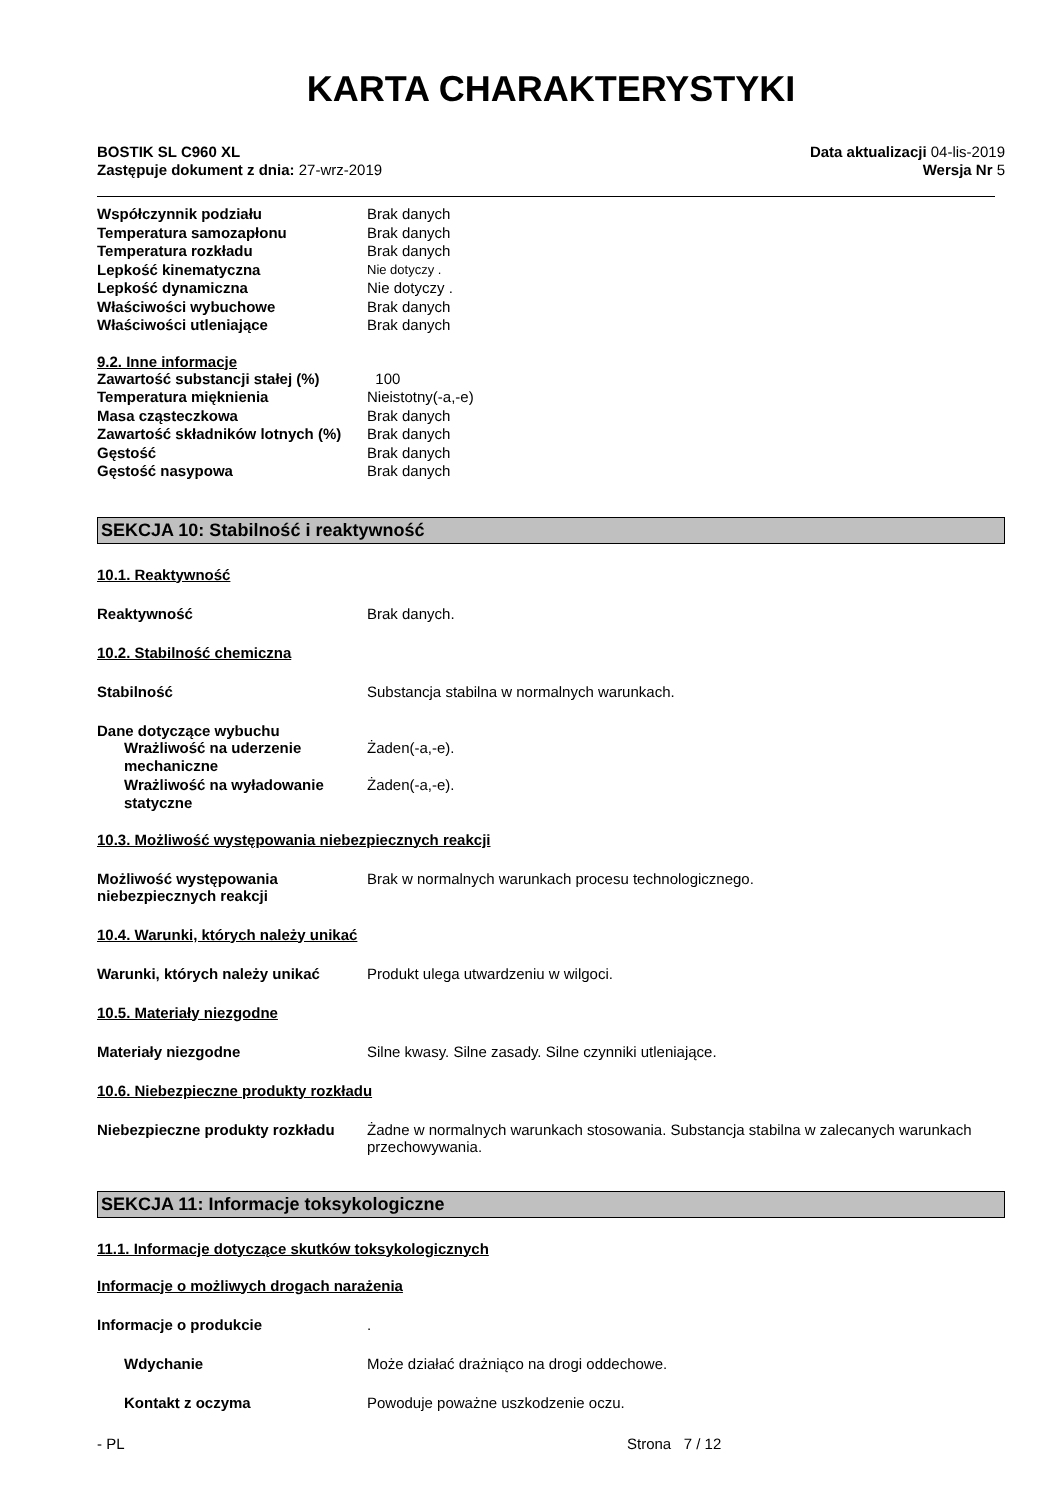KARTA CHARAKTERYSTYKI
BOSTIK SL C960 XL
Zastępuje dokument z dnia: 27-wrz-2019
Data aktualizacji 04-lis-2019
Wersja Nr 5
| Współczynnik podziału | Brak danych |
| Temperatura samozapłonu | Brak danych |
| Temperatura rozkładu | Brak danych |
| Lepkość kinematyczna | Nie dotyczy . |
| Lepkość dynamiczna | Nie dotyczy . |
| Właściwości wybuchowe | Brak danych |
| Właściwości utleniające | Brak danych |
9.2. Inne informacje
| Zawartość substancji stałej (%) | 100 |
| Temperatura mięknienia | Nieistotny(-a,-e) |
| Masa cząsteczkowa | Brak danych |
| Zawartość składników lotnych (%) | Brak danych |
| Gęstość | Brak danych |
| Gęstość nasypowa | Brak danych |
SEKCJA 10: Stabilność i reaktywność
10.1. Reaktywność
Reaktywność Brak danych.
10.2. Stabilność chemiczna
Stabilność Substancja stabilna w normalnych warunkach.
Dane dotyczące wybuchu
| Wrażliwość na uderzenie mechaniczne | Żaden(-a,-e). |
| Wrażliwość na wyładowanie statyczne | Żaden(-a,-e). |
10.3. Możliwość występowania niebezpiecznych reakcji
Możliwość występowania niebezpiecznych reakcji
Brak w normalnych warunkach procesu technologicznego.
10.4. Warunki, których należy unikać
Warunki, których należy unikać Produkt ulega utwardzeniu w wilgoci.
10.5. Materiały niezgodne
Materiały niezgodne Silne kwasy. Silne zasady. Silne czynniki utleniające.
10.6. Niebezpieczne produkty rozkładu
Niebezpieczne produkty rozkładu
Żadne w normalnych warunkach stosowania. Substancja stabilna w zalecanych warunkach przechowywania.
SEKCJA 11: Informacje toksykologiczne
11.1. Informacje dotyczące skutków toksykologicznych
Informacje o możliwych drogach narażenia
Informacje o produkcie .
Wdychanie Może działać drażniąco na drogi oddechowe.
Kontakt z oczyma Powoduje poważne uszkodzenie oczu.
- PL Strona 7 / 12